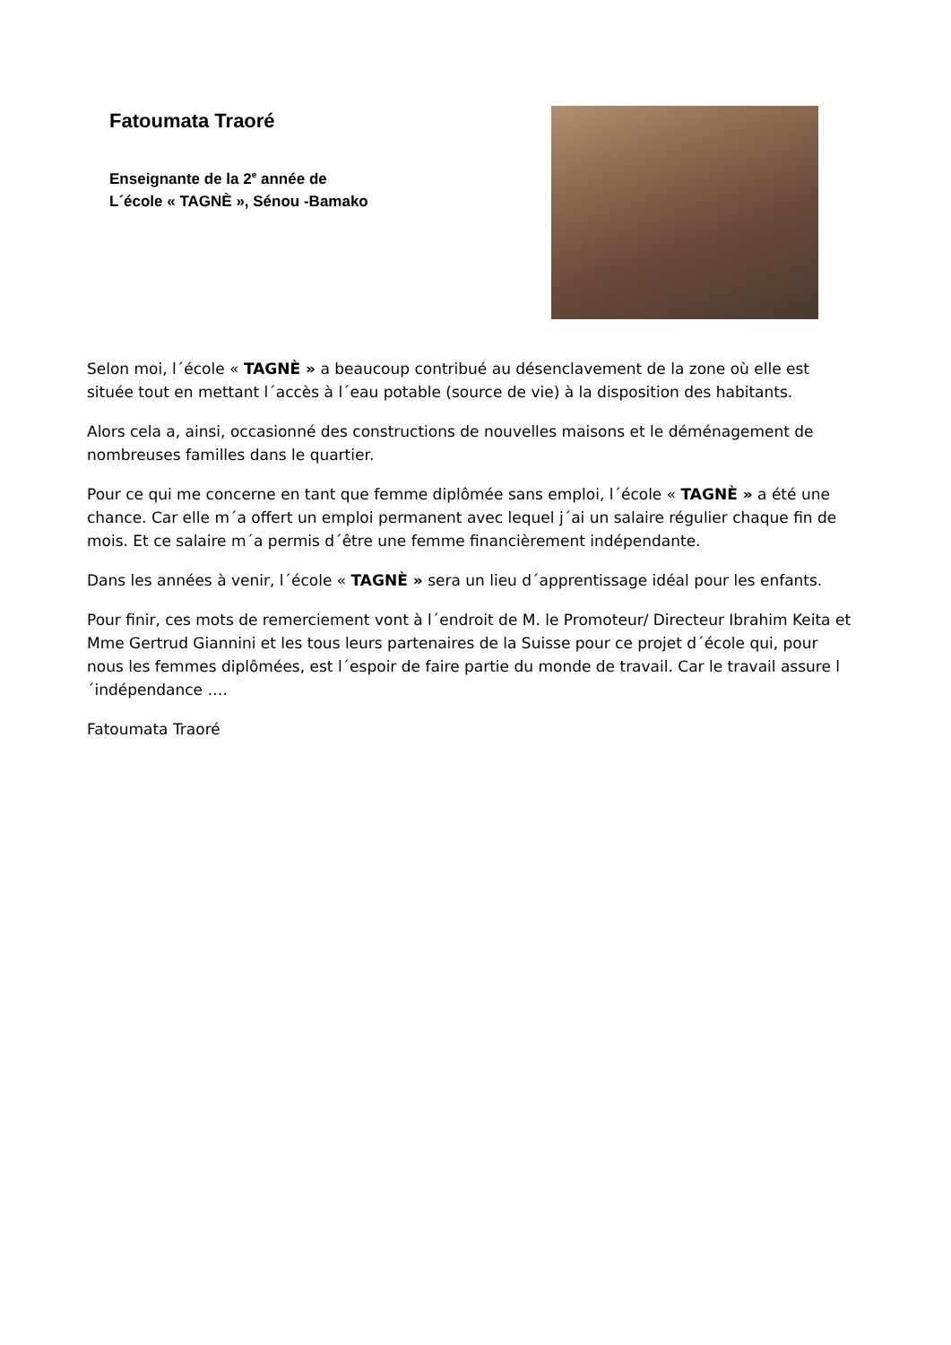Fatoumata Traoré
Enseignante de la 2<sup>e</sup> année de
L´école « TAGNÈ », Sénou -Bamako
Selon moi, l´école « TAGNÈ » a beaucoup contribué au désenclavement de la zone où elle est située tout en mettant l´accès à l´eau potable (source de vie) à la disposition des habitants.
Alors cela a, ainsi, occasionné des constructions de nouvelles maisons et le déménagement de nombreuses familles dans le quartier.
Pour ce qui me concerne en tant que femme diplômée sans emploi, l´école « TAGNÈ » a été une chance. Car elle m´a offert un emploi permanent avec lequel j´ai un salaire régulier chaque fin de mois. Et ce salaire m´a permis d´être une femme financièrement indépendante.
Dans les années à venir, l´école « TAGNÈ » sera un lieu d´apprentissage idéal pour les enfants.
Pour finir, ces mots de remerciement vont à l´endroit de M. le Promoteur/ Directeur Ibrahim Keita et Mme Gertrud Giannini et les tous leurs partenaires de la Suisse pour ce projet d´école qui, pour nous les femmes diplômées, est l´espoir de faire partie du monde de travail. Car le travail assure l´indépendance ….
Fatoumata Traoré